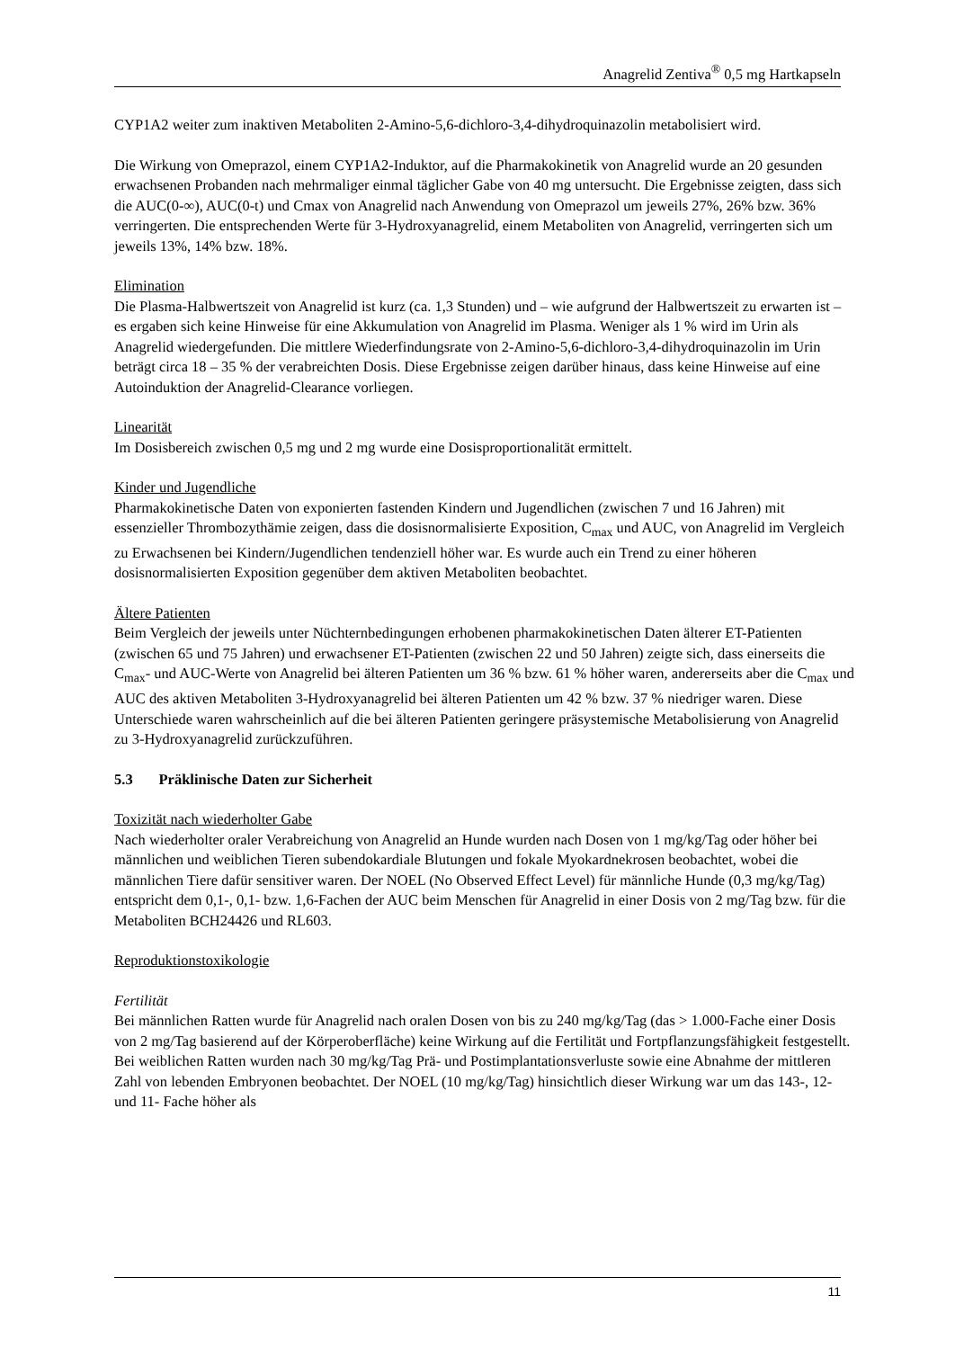Anagrelid Zentiva<sup>®</sup> 0,5 mg Hartkapseln
CYP1A2 weiter zum inaktiven Metaboliten 2-Amino-5,6-dichloro-3,4-dihydroquinazolin metabolisiert wird.
Die Wirkung von Omeprazol, einem CYP1A2-Induktor, auf die Pharmakokinetik von Anagrelid wurde an 20 gesunden erwachsenen Probanden nach mehrmaliger einmal täglicher Gabe von 40 mg untersucht. Die Ergebnisse zeigten, dass sich die AUC(0-∞), AUC(0-t) und Cmax von Anagrelid nach Anwendung von Omeprazol um jeweils 27%, 26% bzw. 36% verringerten. Die entsprechenden Werte für 3-Hydroxyanagrelid, einem Metaboliten von Anagrelid, verringerten sich um jeweils 13%, 14% bzw. 18%.
Elimination
Die Plasma-Halbwertszeit von Anagrelid ist kurz (ca. 1,3 Stunden) und – wie aufgrund der Halbwertszeit zu erwarten ist – es ergaben sich keine Hinweise für eine Akkumulation von Anagrelid im Plasma. Weniger als 1 % wird im Urin als Anagrelid wiedergefunden. Die mittlere Wiederfindungsrate von 2-Amino-5,6-dichloro-3,4-dihydroquinazolin im Urin beträgt circa 18 – 35 % der verabreichten Dosis. Diese Ergebnisse zeigen darüber hinaus, dass keine Hinweise auf eine Autoinduktion der Anagrelid-Clearance vorliegen.
Linearität
Im Dosisbereich zwischen 0,5 mg und 2 mg wurde eine Dosisproportionalität ermittelt.
Kinder und Jugendliche
Pharmakokinetische Daten von exponierten fastenden Kindern und Jugendlichen (zwischen 7 und 16 Jahren) mit essenzieller Thrombozythämie zeigen, dass die dosisnormalisierte Exposition, C<sub>max</sub> und AUC, von Anagrelid im Vergleich zu Erwachsenen bei Kindern/Jugendlichen tendenziell höher war. Es wurde auch ein Trend zu einer höheren dosisnormalisierten Exposition gegenüber dem aktiven Metaboliten beobachtet.
Ältere Patienten
Beim Vergleich der jeweils unter Nüchternbedingungen erhobenen pharmakokinetischen Daten älterer ET-Patienten (zwischen 65 und 75 Jahren) und erwachsener ET-Patienten (zwischen 22 und 50 Jahren) zeigte sich, dass einerseits die C<sub>max</sub>- und AUC-Werte von Anagrelid bei älteren Patienten um 36 % bzw. 61 % höher waren, andererseits aber die C<sub>max</sub> und AUC des aktiven Metaboliten 3-Hydroxyanagrelid bei älteren Patienten um 42 % bzw. 37 % niedriger waren. Diese Unterschiede waren wahrscheinlich auf die bei älteren Patienten geringere präsystemische Metabolisierung von Anagrelid zu 3-Hydroxyanagrelid zurückzuführen.
5.3 Präklinische Daten zur Sicherheit
Toxizität nach wiederholter Gabe
Nach wiederholter oraler Verabreichung von Anagrelid an Hunde wurden nach Dosen von 1 mg/kg/Tag oder höher bei männlichen und weiblichen Tieren subendokardiale Blutungen und fokale Myokardnekrosen beobachtet, wobei die männlichen Tiere dafür sensitiver waren. Der NOEL (No Observed Effect Level) für männliche Hunde (0,3 mg/kg/Tag) entspricht dem 0,1-, 0,1- bzw. 1,6-Fachen der AUC beim Menschen für Anagrelid in einer Dosis von 2 mg/Tag bzw. für die Metaboliten BCH24426 und RL603.
Reproduktionstoxikologie
Fertilität
Bei männlichen Ratten wurde für Anagrelid nach oralen Dosen von bis zu 240 mg/kg/Tag (das > 1.000-Fache einer Dosis von 2 mg/Tag basierend auf der Körperoberfläche) keine Wirkung auf die Fertilität und Fortpflanzungsfähigkeit festgestellt. Bei weiblichen Ratten wurden nach 30 mg/kg/Tag Prä- und Postimplantationsverluste sowie eine Abnahme der mittleren Zahl von lebenden Embryonen beobachtet. Der NOEL (10 mg/kg/Tag) hinsichtlich dieser Wirkung war um das 143-, 12- und 11- Fache höher als
11